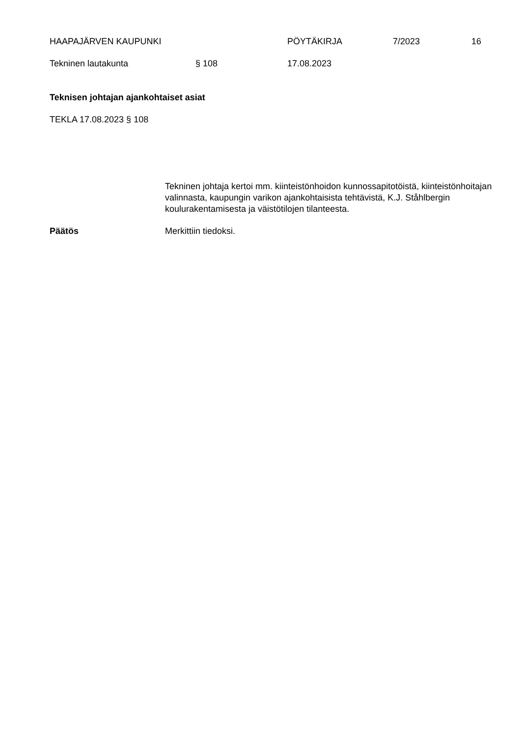HAAPAJÄRVEN KAUPUNKI PÖYTÄKIRJA 7/2023 16
Tekninen lautakunta § 108 17.08.2023
Teknisen johtajan ajankohtaiset asiat
TEKLA 17.08.2023 § 108
Tekninen johtaja kertoi mm. kiinteistönhoidon kunnossapitotöistä, kiinteistönhoitajan valinnasta, kaupungin varikon ajankohtaisista tehtävistä, K.J. Ståhlbergin koulurakentamisesta ja väistötilojen tilanteesta.
Päätös Merkittiin tiedoksi.